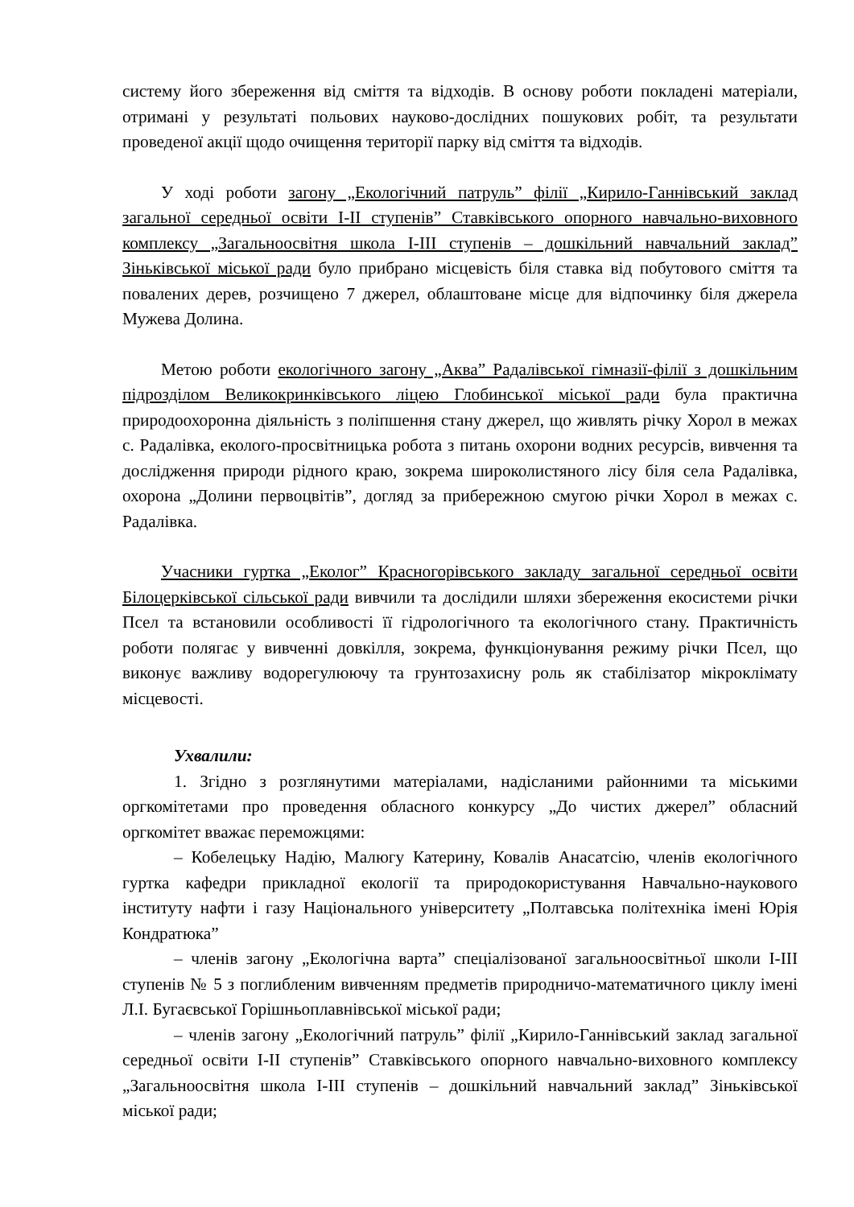систему його збереження від сміття та відходів. В основу роботи покладені матеріали, отримані у результаті польових науково-дослідних пошукових робіт, та результати проведеної акції щодо очищення території парку від сміття та відходів.
У ході роботи загону „Екологічний патруль” філії „Кирило-Ганнівський заклад загальної середньої освіти І-ІІ ступенів” Ставківського опорного навчально-виховного комплексу „Загальноосвітня школа І-ІІІ ступенів – дошкільний навчальний заклад” Зіньківської міської ради було прибрано місцевість біля ставка від побутового сміття та повалених дерев, розчищено 7 джерел, облаштоване місце для відпочинку біля джерела Мужева Долина.
Метою роботи екологічного загону „Аква” Радалівської гімназії-філії з дошкільним підрозділом Великокринківського ліцею Глобинської міської ради була практична природоохоронна діяльність з поліпшення стану джерел, що живлять річку Хорол в межах с. Радалівка, еколого-просвітницька робота з питань охорони водних ресурсів, вивчення та дослідження природи рідного краю, зокрема широколистяного лісу біля села Радалівка, охорона „Долини первоцвітів”, догляд за прибережною смугою річки Хорол в межах с. Радалівка.
Учасники гуртка „Еколог” Красногорівського закладу загальної середньої освіти Білоцерківської сільської ради вивчили та дослідили шляхи збереження екосистеми річки Псел та встановили особливості її гідрологічного та екологічного стану. Практичність роботи полягає у вивченні довкілля, зокрема, функціонування режиму річки Псел, що виконує важливу водорегулюючу та грунтозахисну роль як стабілізатор мікроклімату місцевості.
Ухвалили:
1. Згідно з розглянутими матеріалами, надісланими районними та міськими оргкомітетами про проведення обласного конкурсу „До чистих джерел” обласний оргкомітет вважає переможцями:
– Кобелецьку Надію, Малюгу Катерину, Ковалів Анасатсію, членів екологічного гуртка кафедри прикладної екології та природокористування Навчально-наукового інституту нафти і газу Національного університету „Полтавська політехніка імені Юрія Кондратюка”
– членів загону „Екологічна варта” спеціалізованої загальноосвітньої школи І-ІІІ ступенів № 5 з поглибленим вивченням предметів природничо-математичного циклу імені Л.І. Бугаєвської Горішньоплавнівської міської ради;
– членів загону „Екологічний патруль” філії „Кирило-Ганнівський заклад загальної середньої освіти І-ІІ ступенів” Ставківського опорного навчально-виховного комплексу „Загальноосвітня школа І-ІІІ ступенів – дошкільний навчальний заклад” Зіньківської міської ради;